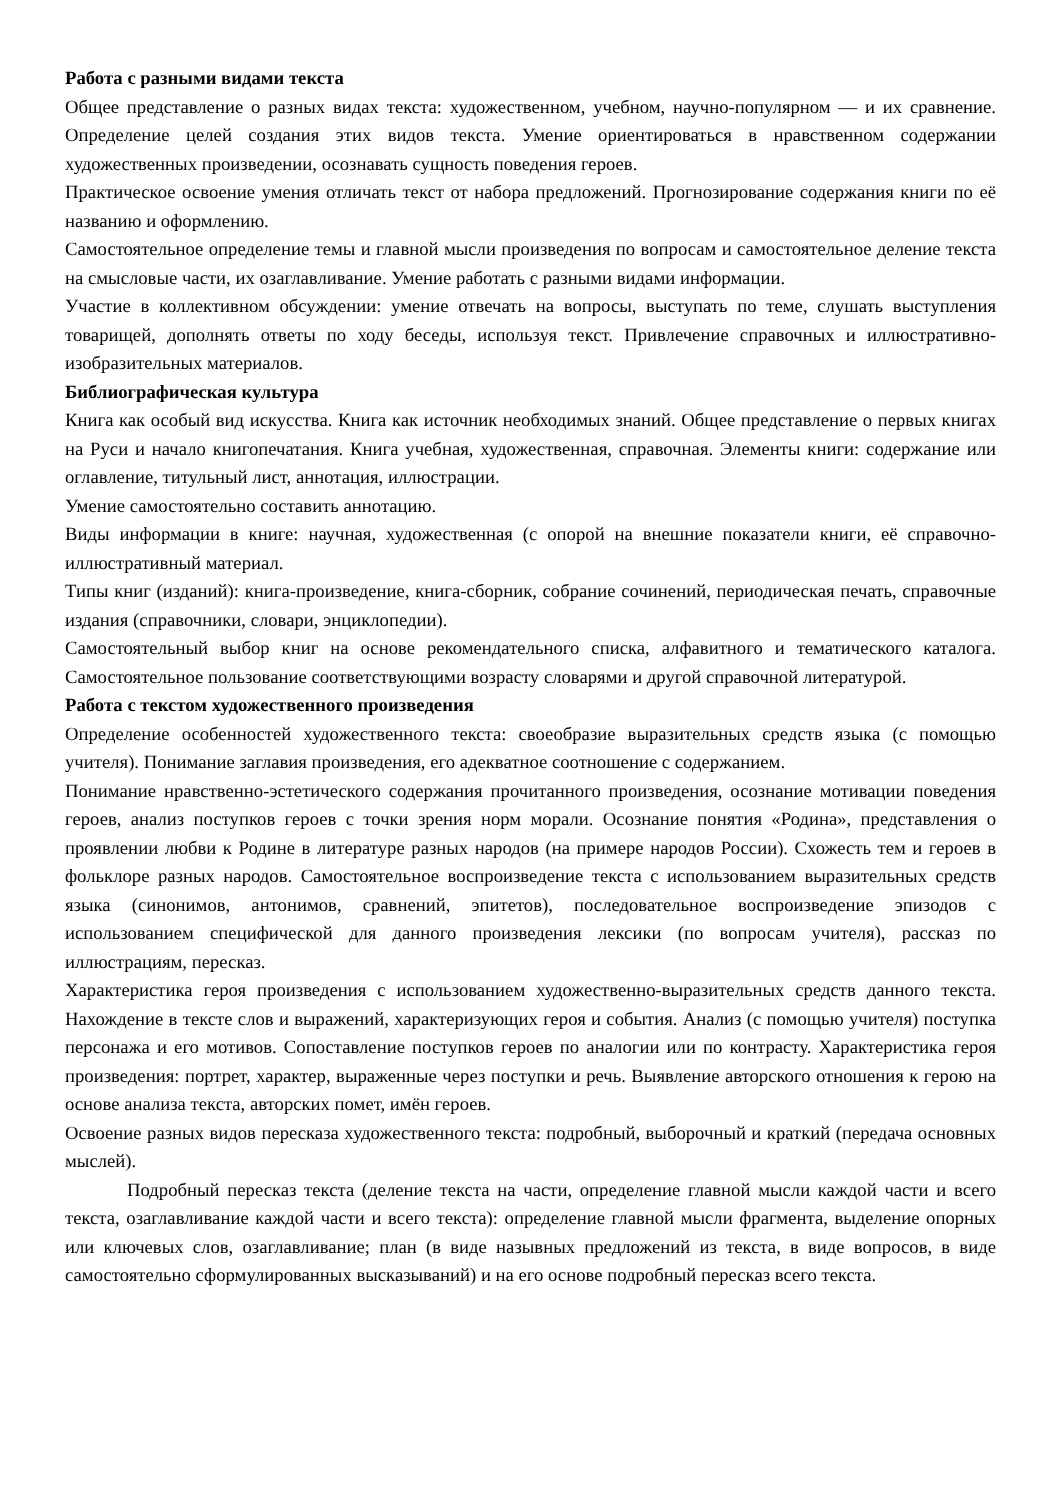Работа с разными видами текста
Общее представление о разных видах текста: художественном, учебном, научно-популярном — и их сравнение. Определение целей создания этих видов текста. Умение ориентироваться в нравственном содержании художественных произведении, осознавать сущность поведения героев.
Практическое освоение умения отличать текст от набора предложений. Прогнозирование содержания книги по её названию и оформлению.
Самостоятельное определение темы и главной мысли произведения по вопросам и самостоятельное деление текста на смысловые части, их озаглавливание. Умение работать с разными видами информации.
Участие в коллективном обсуждении: умение отвечать на вопросы, выступать по теме, слушать выступления товарищей, дополнять ответы по ходу беседы, используя текст. Привлечение справочных и иллюстративно-изобразительных материалов.
Библиографическая культура
Книга как особый вид искусства. Книга как источник необходимых знаний. Общее представление о первых книгах на Руси и начало книгопечатания. Книга учебная, художественная, справочная. Элементы книги: содержание или оглавление, титульный лист, аннотация, иллюстрации.
Умение самостоятельно составить аннотацию.
Виды информации в книге: научная, художественная (с опорой на внешние показатели книги, её справочно-иллюстративный материал.
Типы книг (изданий): книга-произведение, книга-сборник, собрание сочинений, периодическая печать, справочные издания (справочники, словари, энциклопедии).
Самостоятельный выбор книг на основе рекомендательного списка, алфавитного и тематического каталога. Самостоятельное пользование соответствующими возрасту словарями и другой справочной литературой.
Работа с текстом художественного произведения
Определение особенностей художественного текста: своеобразие выразительных средств языка (с помощью учителя). Понимание заглавия произведения, его адекватное соотношение с содержанием.
Понимание нравственно-эстетического содержания прочитанного произведения, осознание мотивации поведения героев, анализ поступков героев с точки зрения норм морали. Осознание понятия «Родина», представления о проявлении любви к Родине в литературе разных народов (на примере народов России). Схожесть тем и героев в фольклоре разных народов. Самостоятельное воспроизведение текста с использованием выразительных средств языка (синонимов, антонимов, сравнений, эпитетов), последовательное воспроизведение эпизодов с использованием специфической для данного произведения лексики (по вопросам учителя), рассказ по иллюстрациям, пересказ.
Характеристика героя произведения с использованием художественно-выразительных средств данного текста. Нахождение в тексте слов и выражений, характеризующих героя и события. Анализ (с помощью учителя) поступка персонажа и его мотивов. Сопоставление поступков героев по аналогии или по контрасту. Характеристика героя произведения: портрет, характер, выраженные через поступки и речь. Выявление авторского отношения к герою на основе анализа текста, авторских помет, имён героев.
Освоение разных видов пересказа художественного текста: подробный, выборочный и краткий (передача основных мыслей).
Подробный пересказ текста (деление текста на части, определение главной мысли каждой части и всего текста, озаглавливание каждой части и всего текста): определение главной мысли фрагмента, выделение опорных или ключевых слов, озаглавливание; план (в виде назывных предложений из текста, в виде вопросов, в виде самостоятельно сформулированных высказываний) и на его основе подробный пересказ всего текста.